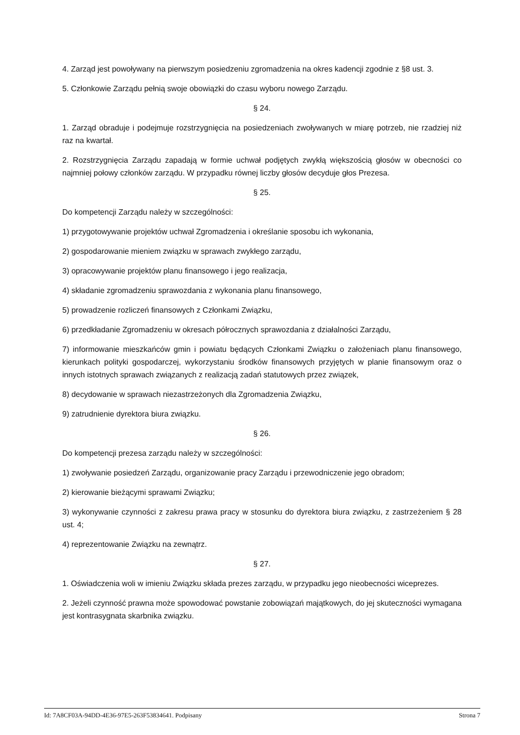4. Zarząd jest powoływany na pierwszym posiedzeniu zgromadzenia na okres kadencji zgodnie z §8 ust. 3.
5. Członkowie Zarządu pełnią swoje obowiązki do czasu wyboru nowego Zarządu.
§ 24.
1. Zarząd obraduje i podejmuje rozstrzygnięcia na posiedzeniach zwoływanych w miarę potrzeb, nie rzadziej niż raz na kwartał.
2. Rozstrzygnięcia Zarządu zapadają w formie uchwał podjętych zwykłą większością głosów w obecności co najmniej połowy członków zarządu. W przypadku równej liczby głosów decyduje głos Prezesa.
§ 25.
Do kompetencji Zarządu należy w szczególności:
1) przygotowywanie projektów uchwał Zgromadzenia i określanie sposobu ich wykonania,
2) gospodarowanie mieniem związku w sprawach zwykłego zarządu,
3) opracowywanie projektów planu finansowego i jego realizacja,
4) składanie zgromadzeniu sprawozdania z wykonania planu finansowego,
5) prowadzenie rozliczeń finansowych z Członkami Związku,
6) przedkładanie Zgromadzeniu w okresach półrocznych sprawozdania z działalności Zarządu,
7) informowanie mieszkańców gmin i powiatu będących Członkami Związku o założeniach planu finansowego, kierunkach polityki gospodarczej, wykorzystaniu środków finansowych przyjętych w planie finansowym oraz o innych istotnych sprawach związanych z realizacją zadań statutowych przez związek,
8) decydowanie w sprawach niezastrzeżonych dla Zgromadzenia Związku,
9) zatrudnienie dyrektora biura związku.
§ 26.
Do kompetencji prezesa zarządu należy w szczególności:
1) zwoływanie posiedzeń Zarządu, organizowanie pracy Zarządu i przewodniczenie jego obradom;
2) kierowanie bieżącymi sprawami Związku;
3) wykonywanie czynności z zakresu prawa pracy w stosunku do dyrektora biura związku, z zastrzeżeniem § 28 ust. 4;
4) reprezentowanie Związku na zewnątrz.
§ 27.
1. Oświadczenia woli w imieniu Związku składa prezes zarządu, w przypadku jego nieobecności wiceprezes.
2. Jeżeli czynność prawna może spowodować powstanie zobowiązań majątkowych, do jej skuteczności wymagana jest kontrasygnata skarbnika związku.
Id: 7A8CF03A-94DD-4E36-97E5-263F53834641. Podpisany Strona 7